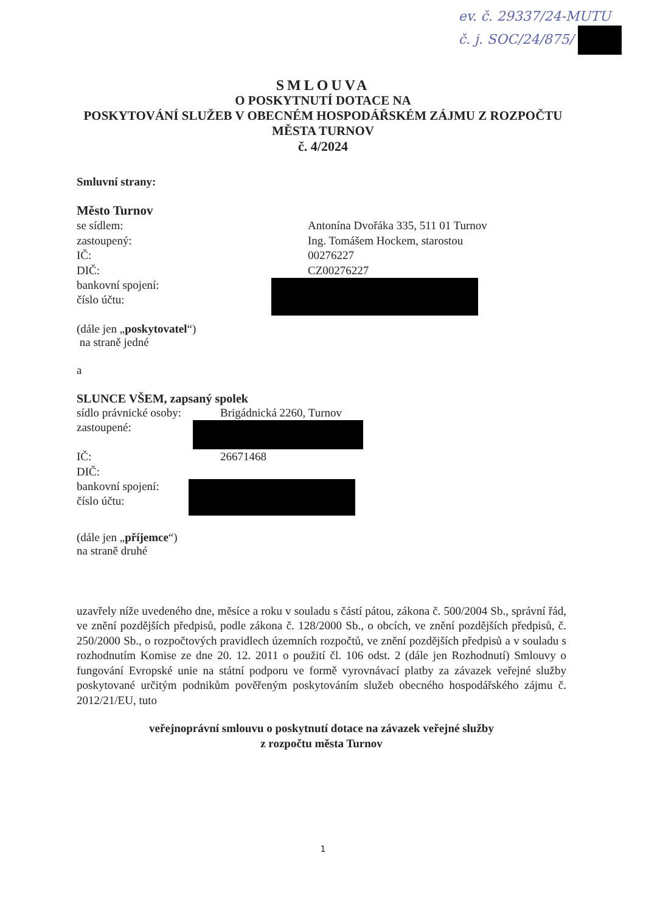ev. č. 29337/24-MUTU
č. j. SOC/24/875/
SMLOUVA
O POSKYTNUTÍ DOTACE NA
POSKYTOVÁNÍ SLUŽEB V OBECNÉM HOSPODÁŘSKÉM ZÁJMU Z ROZPOČTU
MĚSTA TURNOV
č. 4/2024
Smluvní strany:
Město Turnov
se sídlem: Antonína Dvořáka 335, 511 01 Turnov
zastoupený: Ing. Tomášem Hockem, starostou
IČ: 00276227
DIČ: CZ00276227
bankovní spojení:
číslo účtu:
(dále jen „poskytovatel“)
na straně jedné
a
SLUNCE VŠEM, zapsaný spolek
sídlo právnické osoby: Brigádnická 2260, Turnov
zastoupené:
IČ: 26671468
DIČ:
bankovní spojení:
číslo účtu:
(dále jen „příjemce“)
na straně druhé
uzavřely níže uvedeného dne, měsíce a roku v souladu s částí pátou, zákona č. 500/2004 Sb., správní řád, ve znění pozdějších předpisů, podle zákona č. 128/2000 Sb., o obcích, ve znění pozdějších předpisů, č. 250/2000 Sb., o rozpočtových pravidlech územních rozpočtů, ve znění pozdějších předpisů a v souladu s rozhodnutím Komise ze dne 20. 12. 2011 o použití čl. 106 odst. 2 (dále jen Rozhodnutí) Smlouvy o fungování Evropské unie na státní podporu ve formě vyrovnávací platby za závazek veřejné služby poskytované určitým podnikům pověřeným poskytováním služeb obecného hospodářského zájmu č. 2012/21/EU, tuto
veřejnoprávní smlouvu o poskytnutí dotace na závazek veřejné služby
z rozpočtu města Turnov
1